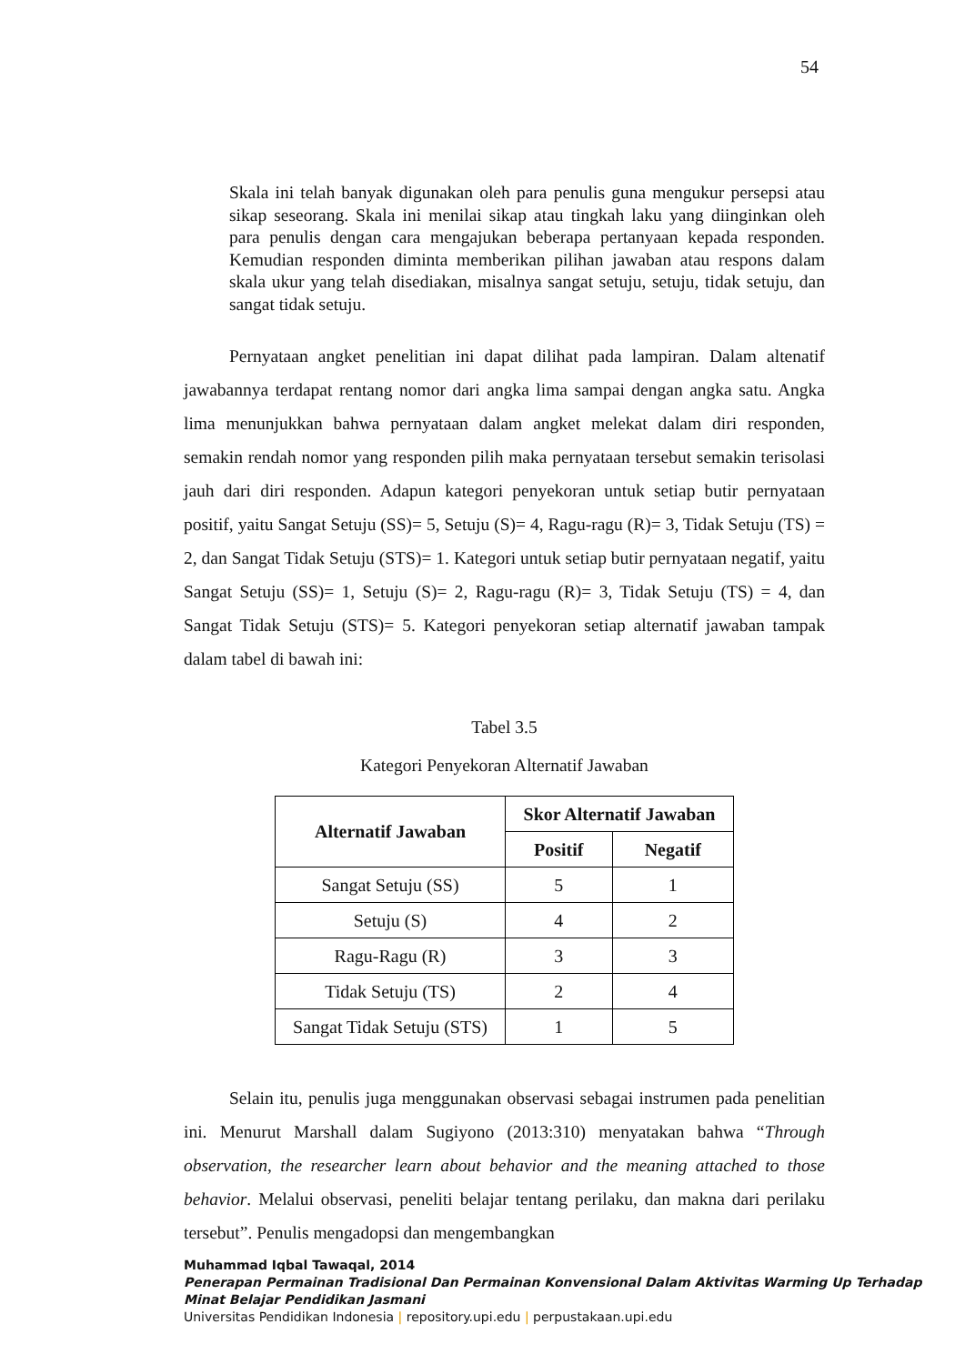54
Skala ini telah banyak digunakan oleh para penulis guna mengukur persepsi atau sikap seseorang. Skala ini menilai sikap atau tingkah laku yang diinginkan oleh para penulis dengan cara mengajukan beberapa pertanyaan kepada responden. Kemudian responden diminta memberikan pilihan jawaban atau respons dalam skala ukur yang telah disediakan, misalnya sangat setuju, setuju, tidak setuju, dan sangat tidak setuju.
Pernyataan angket penelitian ini dapat dilihat pada lampiran. Dalam altenatif jawabannya terdapat rentang nomor dari angka lima sampai dengan angka satu. Angka lima menunjukkan bahwa pernyataan dalam angket melekat dalam diri responden, semakin rendah nomor yang responden pilih maka pernyataan tersebut semakin terisolasi jauh dari diri responden. Adapun kategori penyekoran untuk setiap butir pernyataan positif, yaitu Sangat Setuju (SS)= 5, Setuju (S)= 4, Ragu-ragu (R)= 3, Tidak Setuju (TS) = 2, dan Sangat Tidak Setuju (STS)= 1. Kategori untuk setiap butir pernyataan negatif, yaitu Sangat Setuju (SS)= 1, Setuju (S)= 2, Ragu-ragu (R)= 3, Tidak Setuju (TS) = 4, dan Sangat Tidak Setuju (STS)= 5. Kategori penyekoran setiap alternatif jawaban tampak dalam tabel di bawah ini:
Tabel 3.5
Kategori Penyekoran Alternatif Jawaban
| Alternatif Jawaban | Skor Alternatif Jawaban | |
| --- | --- | --- |
| | Positif | Negatif |
| Sangat Setuju (SS) | 5 | 1 |
| Setuju (S) | 4 | 2 |
| Ragu-Ragu (R) | 3 | 3 |
| Tidak Setuju (TS) | 2 | 4 |
| Sangat Tidak Setuju (STS) | 1 | 5 |
Selain itu, penulis juga menggunakan observasi sebagai instrumen pada penelitian ini. Menurut Marshall dalam Sugiyono (2013:310) menyatakan bahwa “Through observation, the researcher learn about behavior and the meaning attached to those behavior. Melalui observasi, peneliti belajar tentang perilaku, dan makna dari perilaku tersebut”. Penulis mengadopsi dan mengembangkan
Muhammad Iqbal Tawaqal, 2014
Penerapan Permainan Tradisional Dan Permainan Konvensional Dalam Aktivitas Warming Up Terhadap Minat Belajar Pendidikan Jasmani
Universitas Pendidikan Indonesia | repository.upi.edu | perpustakaan.upi.edu